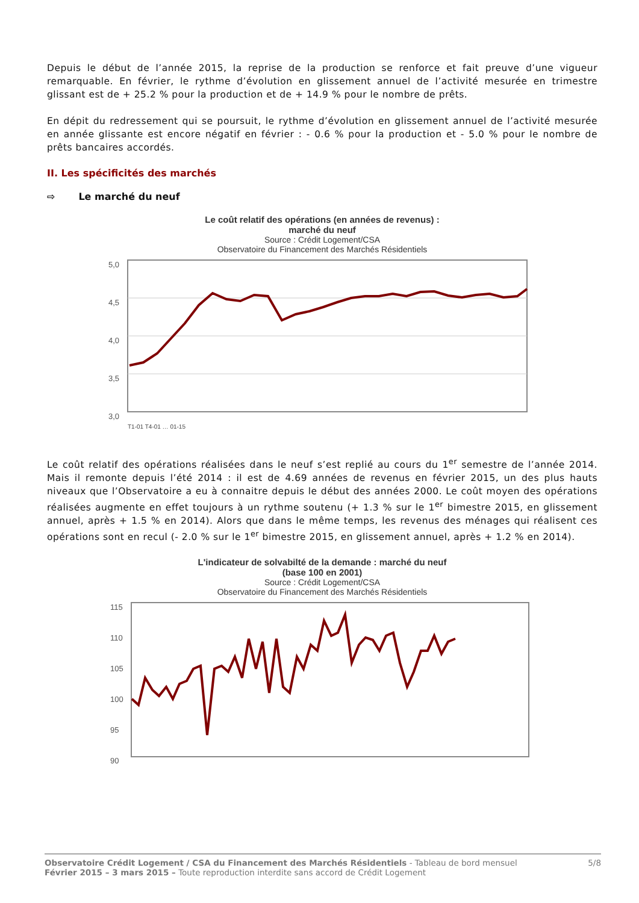Depuis le début de l’année 2015, la reprise de la production se renforce et fait preuve d’une vigueur remarquable. En février, le rythme d’évolution en glissement annuel de l’activité mesurée en trimestre glissant est de + 25.2 % pour la production et de + 14.9 % pour le nombre de prêts.
En dépit du redressement qui se poursuit, le rythme d’évolution en glissement annuel de l’activité mesurée en année glissante est encore négatif en février : - 0.6 % pour la production et - 5.0 % pour le nombre de prêts bancaires accordés.
II. Les spécificités des marchés
⇨ Le marché du neuf
Le coût relatif des opérations (en années de revenus) :
marché du neuf
Source : Crédit Logement/CSA
Observatoire du Financement des Marchés Résidentiels
5,0
4,5
4,0
3,5
3,0
T1-01 T4-01 … 01-15
Le coût relatif des opérations réalisées dans le neuf s’est replié au cours du 1<sup>er</sup> semestre de l’année 2014. Mais il remonte depuis l’été 2014 : il est de 4.69 années de revenus en février 2015, un des plus hauts niveaux que l’Observatoire a eu à connaitre depuis le début des années 2000. Le coût moyen des opérations réalisées augmente en effet toujours à un rythme soutenu (+ 1.3 % sur le 1<sup>er</sup> bimestre 2015, en glissement annuel, après + 1.5 % en 2014). Alors que dans le même temps, les revenus des ménages qui réalisent ces opérations sont en recul (- 2.0 % sur le 1<sup>er</sup> bimestre 2015, en glissement annuel, après + 1.2 % en 2014).
L'indicateur de solvabilté de la demande : marché du neuf
(base 100 en 2001)
Source : Crédit Logement/CSA
Observatoire du Financement des Marchés Résidentiels
115
110
105
100
95
90
T1-01 T4-01 … 01-15
Observatoire Crédit Logement / CSA du Financement des Marchés Résidentiels - Tableau de bord mensuel
Février 2015 – 3 mars 2015 – Toute reproduction interdite sans accord de Crédit Logement
5/8